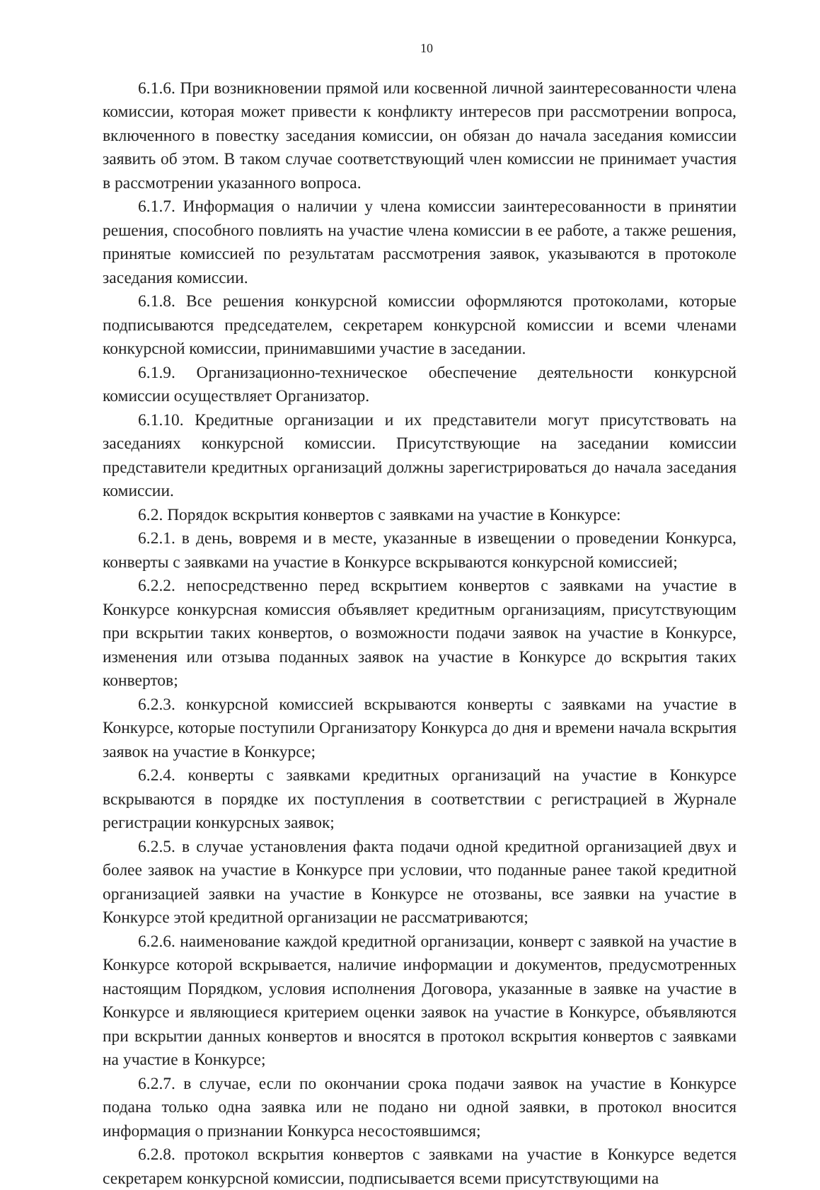10
6.1.6. При возникновении прямой или косвенной личной заинтересованности члена комиссии, которая может привести к конфликту интересов при рассмотрении вопроса, включенного в повестку заседания комиссии, он обязан до начала заседания комиссии заявить об этом. В таком случае соответствующий член комиссии не принимает участия в рассмотрении указанного вопроса.
6.1.7. Информация о наличии у члена комиссии заинтересованности в принятии решения, способного повлиять на участие члена комиссии в ее работе, а также решения, принятые комиссией по результатам рассмотрения заявок, указываются в протоколе заседания комиссии.
6.1.8. Все решения конкурсной комиссии оформляются протоколами, которые подписываются председателем, секретарем конкурсной комиссии и всеми членами конкурсной комиссии, принимавшими участие в заседании.
6.1.9. Организационно-техническое обеспечение деятельности конкурсной комиссии осуществляет Организатор.
6.1.10. Кредитные организации и их представители могут присутствовать на заседаниях конкурсной комиссии. Присутствующие на заседании комиссии представители кредитных организаций должны зарегистрироваться до начала заседания комиссии.
6.2. Порядок вскрытия конвертов с заявками на участие в Конкурсе:
6.2.1. в день, вовремя и в месте, указанные в извещении о проведении Конкурса, конверты с заявками на участие в Конкурсе вскрываются конкурсной комиссией;
6.2.2. непосредственно перед вскрытием конвертов с заявками на участие в Конкурсе конкурсная комиссия объявляет кредитным организациям, присутствующим при вскрытии таких конвертов, о возможности подачи заявок на участие в Конкурсе, изменения или отзыва поданных заявок на участие в Конкурсе до вскрытия таких конвертов;
6.2.3. конкурсной комиссией вскрываются конверты с заявками на участие в Конкурсе, которые поступили Организатору Конкурса до дня и времени начала вскрытия заявок на участие в Конкурсе;
6.2.4. конверты с заявками кредитных организаций на участие в Конкурсе вскрываются в порядке их поступления в соответствии с регистрацией в Журнале регистрации конкурсных заявок;
6.2.5. в случае установления факта подачи одной кредитной организацией двух и более заявок на участие в Конкурсе при условии, что поданные ранее такой кредитной организацией заявки на участие в Конкурсе не отозваны, все заявки на участие в Конкурсе этой кредитной организации не рассматриваются;
6.2.6. наименование каждой кредитной организации, конверт с заявкой на участие в Конкурсе которой вскрывается, наличие информации и документов, предусмотренных настоящим Порядком, условия исполнения Договора, указанные в заявке на участие в Конкурсе и являющиеся критерием оценки заявок на участие в Конкурсе, объявляются при вскрытии данных конвертов и вносятся в протокол вскрытия конвертов с заявками на участие в Конкурсе;
6.2.7. в случае, если по окончании срока подачи заявок на участие в Конкурсе подана только одна заявка или не подано ни одной заявки, в протокол вносится информация о признании Конкурса несостоявшимся;
6.2.8. протокол вскрытия конвертов с заявками на участие в Конкурсе ведется секретарем конкурсной комиссии, подписывается всеми присутствующими на